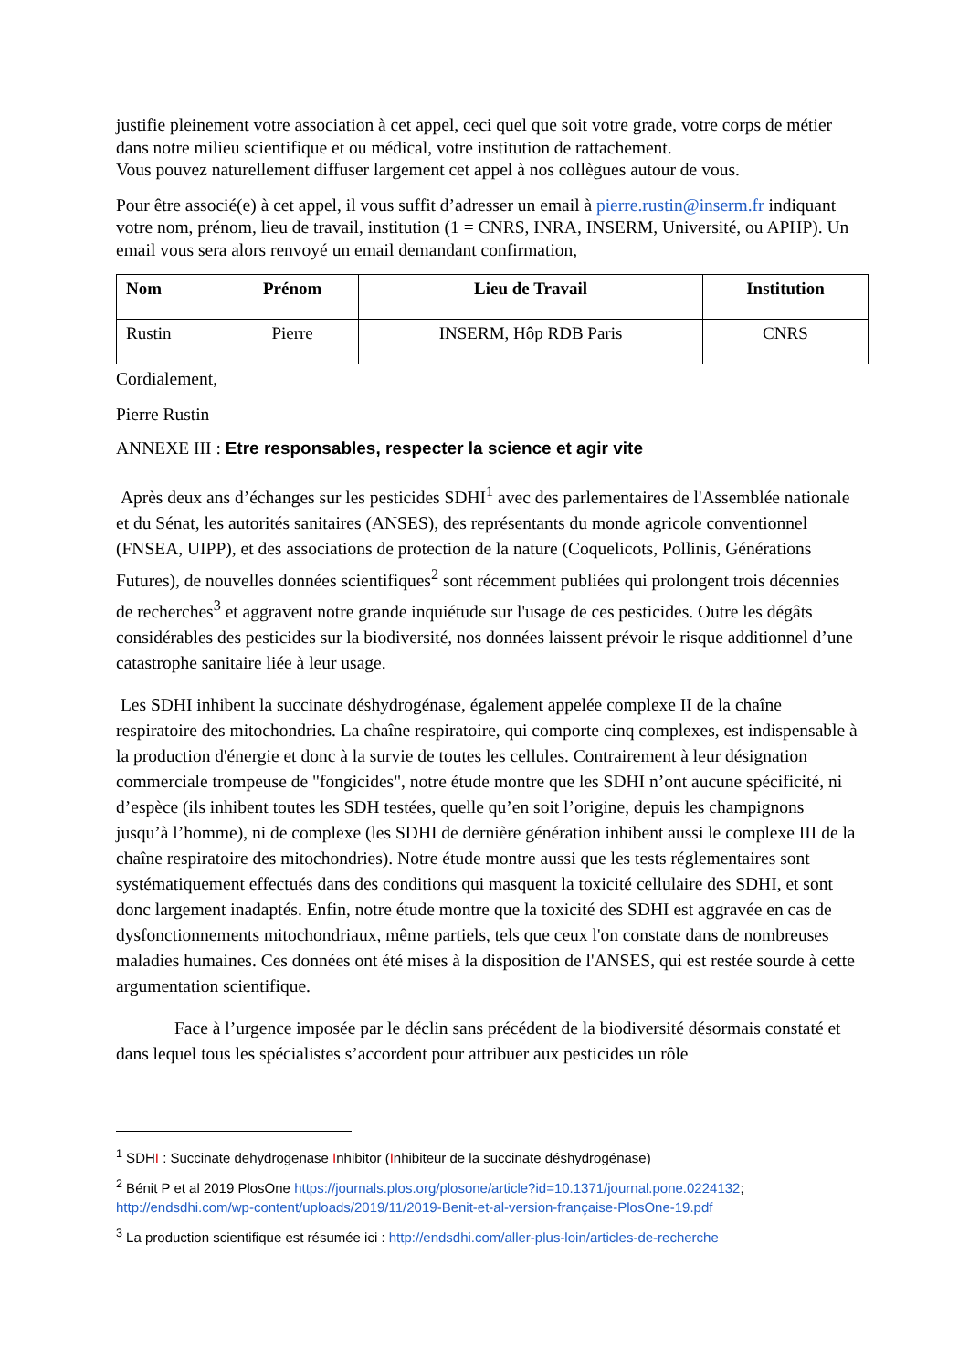justifie pleinement votre association à cet appel, ceci quel que soit votre grade, votre corps de métier dans notre milieu scientifique et ou médical, votre institution de rattachement.
Vous pouvez naturellement diffuser largement cet appel à nos collègues autour de vous.
Pour être associé(e) à cet appel, il vous suffit d’adresser un email à pierre.rustin@inserm.fr indiquant votre nom, prénom, lieu de travail, institution (1 = CNRS, INRA, INSERM, Université, ou APHP). Un email vous sera alors renvoyé un email demandant confirmation,
| Nom | Prénom | Lieu de Travail | Institution |
| --- | --- | --- | --- |
| Rustin | Pierre | INSERM, Hôp RDB Paris | CNRS |
Cordialement,
Pierre Rustin
ANNEXE III : Etre responsables, respecter la science et agir vite
Après deux ans d’échanges sur les pesticides SDHI<sup>1</sup> avec des parlementaires de l'Assemblée nationale et du Sénat, les autorités sanitaires (ANSES), des représentants du monde agricole conventionnel (FNSEA, UIPP), et des associations de protection de la nature (Coquelicots, Pollinis, Générations Futures), de nouvelles données scientifiques<sup>2</sup> sont récemment publiées qui prolongent trois décennies de recherches<sup>3</sup> et aggravent notre grande inquiétude sur l'usage de ces pesticides. Outre les dégâts considérables des pesticides sur la biodiversité, nos données laissent prévoir le risque additionnel d’une catastrophe sanitaire liée à leur usage.
Les SDHI inhibent la succinate déshydrogénase, également appelée complexe II de la chaîne respiratoire des mitochondries. La chaîne respiratoire, qui comporte cinq complexes, est indispensable à la production d'énergie et donc à la survie de toutes les cellules. Contrairement à leur désignation commerciale trompeuse de "fongicides", notre étude montre que les SDHI n’ont aucune spécificité, ni d’espèce (ils inhibent toutes les SDH testées, quelle qu’en soit l’origine, depuis les champignons jusqu’à l’homme), ni de complexe (les SDHI de dernière génération inhibent aussi le complexe III de la chaîne respiratoire des mitochondries). Notre étude montre aussi que les tests réglementaires sont systématiquement effectués dans des conditions qui masquent la toxicité cellulaire des SDHI, et sont donc largement inadaptés. Enfin, notre étude montre que la toxicité des SDHI est aggravée en cas de dysfonctionnements mitochondriaux, même partiels, tels que ceux l'on constate dans de nombreuses maladies humaines. Ces données ont été mises à la disposition de l'ANSES, qui est restée sourde à cette argumentation scientifique.
Face à l’urgence imposée par le déclin sans précédent de la biodiversité désormais constaté et dans lequel tous les spécialistes s’accordent pour attribuer aux pesticides un rôle
<sup>1</sup> SDHI : Succinate dehydrogenase Inhibitor (Inhibiteur de la succinate déshydrogénase)
<sup>2</sup> Bénit P et al 2019 PlosOne https://journals.plos.org/plosone/article?id=10.1371/journal.pone.0224132; http://endsdhi.com/wp-content/uploads/2019/11/2019-Benit-et-al-version-française-PlosOne-19.pdf
<sup>3</sup> La production scientifique est résumée ici : http://endsdhi.com/aller-plus-loin/articles-de-recherche